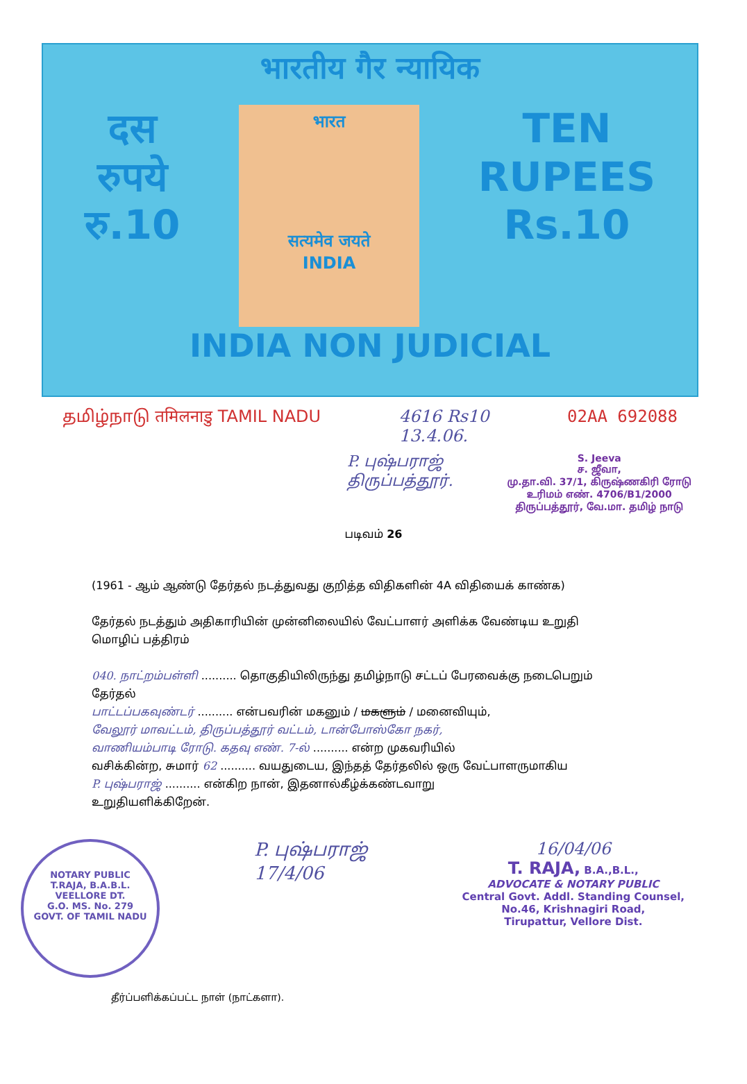भारतीय गैर न्यायिक
दस
रुपये
रु.10
भारत
सत्यमेव जयते
INDIA
TEN
RUPEES
Rs.10
INDIA NON JUDICIAL
தமிழ்நாடு तमिलनाडु TAMIL NADU 4616 Rs10
13.4.06. 02AA 692088
P. புஷ்பராஜ்
திருப்பத்தூர். S. Jeeva
ச. ஜீவா,
மு.தா.வி. 37/1, கிருஷ்ணகிரி ரோடு
உரிமம் எண். 4706/B1/2000
திருப்பத்தூர், வே.மா. தமிழ் நாடு
படிவம் 26
(1961 - ஆம் ஆண்டு தேர்தல் நடத்துவது குறித்த விதிகளின் 4A விதியைக் காண்க)
தேர்தல் நடத்தும் அதிகாரியின் முன்னிலையில் வேட்பாளர் அளிக்க வேண்டிய உறுதி மொழிப் பத்திரம்
040. நாட்றம்பள்ளி .......... தொகுதியிலிருந்து தமிழ்நாடு சட்டப் பேரவைக்கு நடைபெறும் தேர்தல்
பாட்டப்பகவுண்டர் .......... என்பவரின் மகனும் / மகளும் / மனைவியும்,
வேலூர் மாவட்டம், திருப்பத்தூர் வட்டம், டான்போஸ்கோ நகர்,
வாணியம்பாடி ரோடு. கதவு எண். 7-ல் .......... என்ற முகவரியில்
வசிக்கின்ற, சுமார் 62 .......... வயதுடைய, இந்தத் தேர்தலில் ஒரு வேட்பாளருமாகிய
P. புஷ்பராஜ் .......... என்கிற நான், இதனால்கீழ்க்கண்டவாறு
உறுதியளிக்கிறேன்.
NOTARY PUBLIC
T.RAJA, B.A.B.L.
VEELLORE DT.
G.O. MS. No. 279
GOVT. OF TAMIL NADU
P. புஷ்பராஜ்
17/4/06
16/04/06
T. RAJA, B.A.,B.L.,
ADVOCATE & NOTARY PUBLIC
Central Govt. Addl. Standing Counsel,
No.46, Krishnagiri Road,
Tirupattur, Vellore Dist.
தீர்ப்பளிக்கப்பட்ட நாள் (நாட்களா).